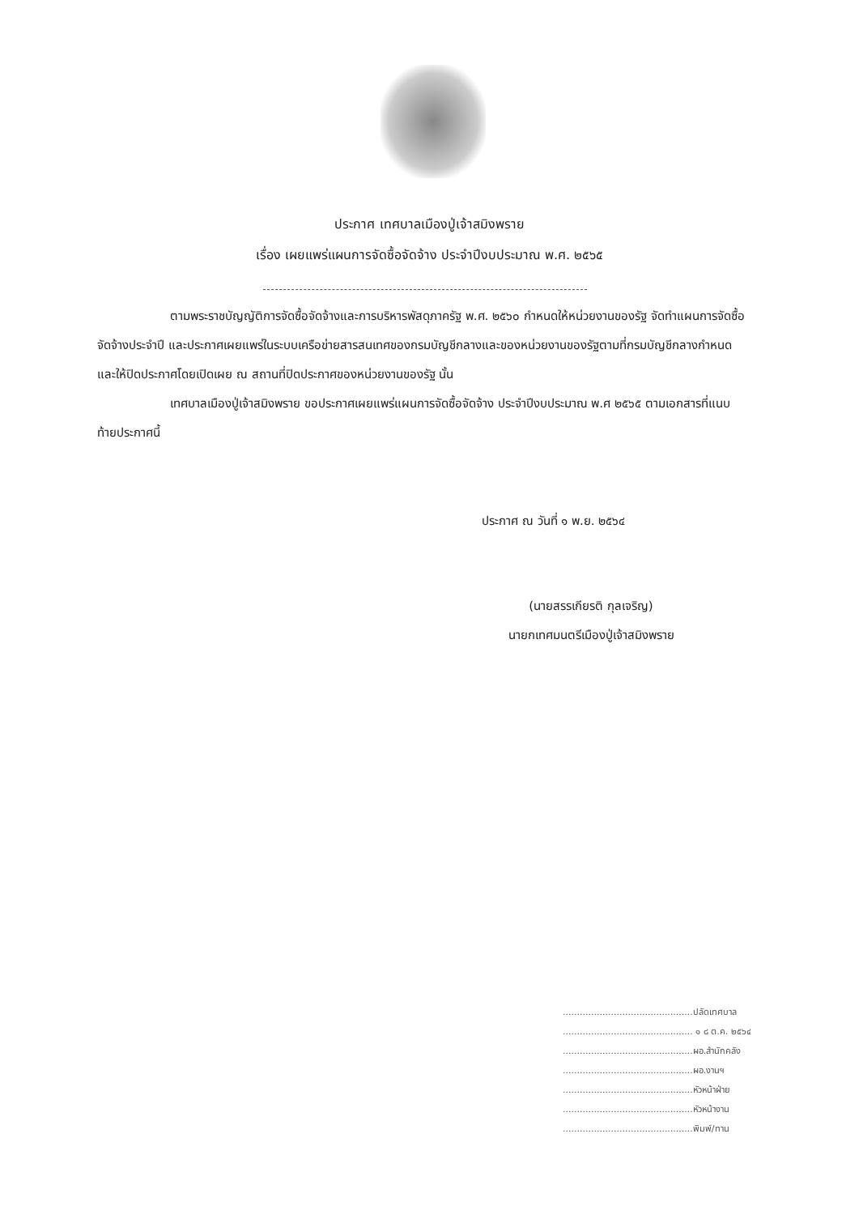ประกาศ เทศบาลเมืองปู่เจ้าสมิงพราย
เรื่อง เผยแพร่แผนการจัดซื้อจัดจ้าง ประจำปีงบประมาณ พ.ศ. ๒๕๖๕
ตามพระราชบัญญัติการจัดซื้อจัดจ้างและการบริหารพัสดุภาครัฐ พ.ศ. ๒๕๖๐ กำหนดให้หน่วยงานของรัฐ จัดทำแผนการจัดซื้อจัดจ้างประจำปี และประกาศเผยแพร่ในระบบเครือข่ายสารสนเทศของกรมบัญชีกลางและของหน่วยงานของรัฐตามที่กรมบัญชีกลางกำหนด และให้ปิดประกาศโดยเปิดเผย ณ สถานที่ปิดประกาศของหน่วยงานของรัฐ นั้น
เทศบาลเมืองปู่เจ้าสมิงพราย ขอประกาศเผยแพร่แผนการจัดซื้อจัดจ้าง ประจำปีงบประมาณ พ.ศ ๒๕๖๕ ตามเอกสารที่แนบท้ายประกาศนี้
ประกาศ ณ วันที่ ๑ พ.ย. ๒๕๖๔
(นายสรรเกียรติ กุลเจริญ)
นายกเทศมนตรีเมืองปู่เจ้าสมิงพราย
..............................................ปลัดเทศบาล
.............................................. ๑ ๘ ต.ค. ๒๕๖๔
..............................................ผอ.สำนักคลัง
..............................................ผอ.งานฯ
..............................................หัวหน้าฝ่าย
..............................................หัวหน้างาน
..............................................พิมพ์/ทาน